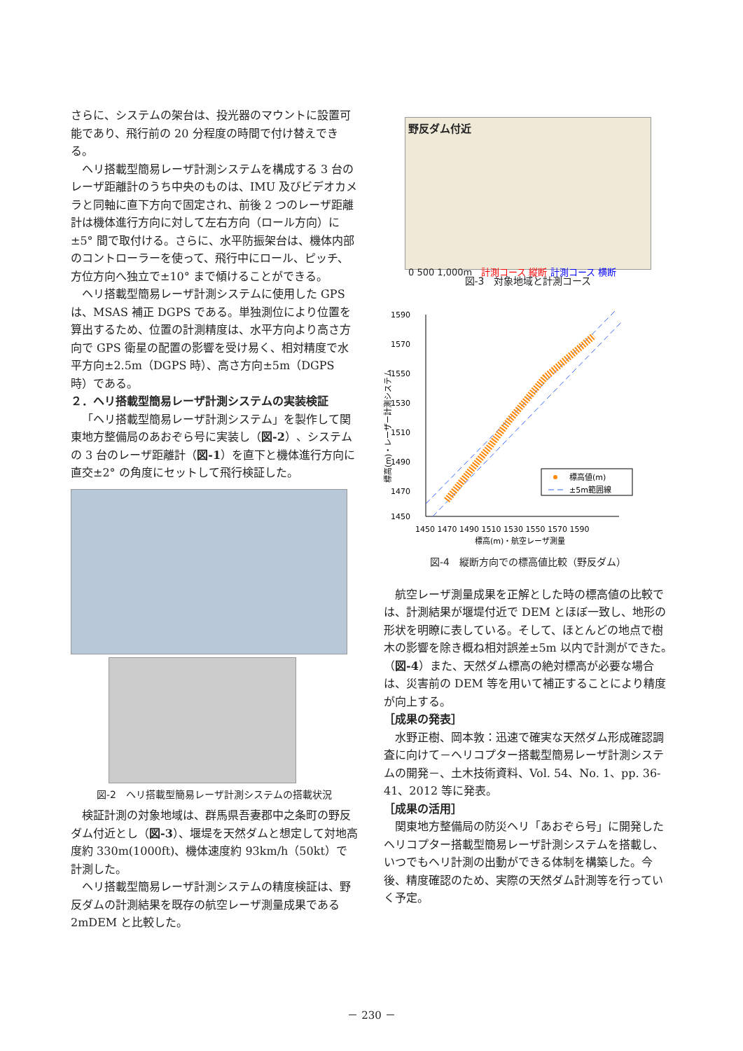さらに、システムの架台は、投光器のマウントに設置可能であり、飛行前の 20 分程度の時間で付け替えできる。
ヘリ搭載型簡易レーザ計測システムを構成する 3 台のレーザ距離計のうち中央のものは、IMU 及びビデオカメラと同軸に直下方向で固定され、前後 2 つのレーザ距離計は機体進行方向に対して左右方向（ロール方向）に±5° 間で取付ける。さらに、水平防振架台は、機体内部のコントローラーを使って、飛行中にロール、ピッチ、方位方向へ独立で±10° まで傾けることができる。
ヘリ搭載型簡易レーザ計測システムに使用した GPS は、MSAS 補正 DGPS である。単独測位により位置を算出するため、位置の計測精度は、水平方向より高さ方向で GPS 衛星の配置の影響を受け易く、相対精度で水平方向±2.5m（DGPS 時）、高さ方向±5m（DGPS 時）である。
２．ヘリ搭載型簡易レーザ計測システムの実装検証
「ヘリ搭載型簡易レーザ計測システム」を製作して関東地方整備局のあおぞら号に実装し（図-2）、システムの 3 台のレーザ距離計（図-1）を直下と機体進行方向に直交±2° の角度にセットして飛行検証した。
図-2　ヘリ搭載型簡易レーザ計測システムの搭載状況
検証計測の対象地域は、群馬県吾妻郡中之条町の野反ダム付近とし（図-3）、堰堤を天然ダムと想定して対地高度約 330m(1000ft)、機体速度約 93km/h（50kt）で計測した。
ヘリ搭載型簡易レーザ計測システムの精度検証は、野反ダムの計測結果を既存の航空レーザ測量成果である 2mDEM と比較した。
野反ダム付近
0 500 1,000m　計測コース 縦断 計測コース 横断
図-3　対象地域と計測コース
1590
1570
1550
1530
1510
1490
1470
1450
1450 1470 1490 1510 1530 1550 1570 1590
標高(m)・航空レーザ測量
標高(m)・レーザー計測システム
標高値(m)
±5m範囲線
図-4　縦断方向での標高値比較（野反ダム）
航空レーザ測量成果を正解とした時の標高値の比較では、計測結果が堰堤付近で DEM とほぼ一致し、地形の形状を明瞭に表している。そして、ほとんどの地点で樹木の影響を除き概ね相対誤差±5m 以内で計測ができた。（図-4）また、天然ダム標高の絶対標高が必要な場合は、災害前の DEM 等を用いて補正することにより精度が向上する。
［成果の発表］
水野正樹、岡本敦：迅速で確実な天然ダム形成確認調査に向けて－ヘリコプター搭載型簡易レーザ計測システムの開発－、土木技術資料、Vol. 54、No. 1、pp. 36-41、2012 等に発表。
［成果の活用］
関東地方整備局の防災ヘリ「あおぞら号」に開発したヘリコプター搭載型簡易レーザ計測システムを搭載し、いつでもヘリ計測の出動ができる体制を構築した。今後、精度確認のため、実際の天然ダム計測等を行っていく予定。
－ 230 －